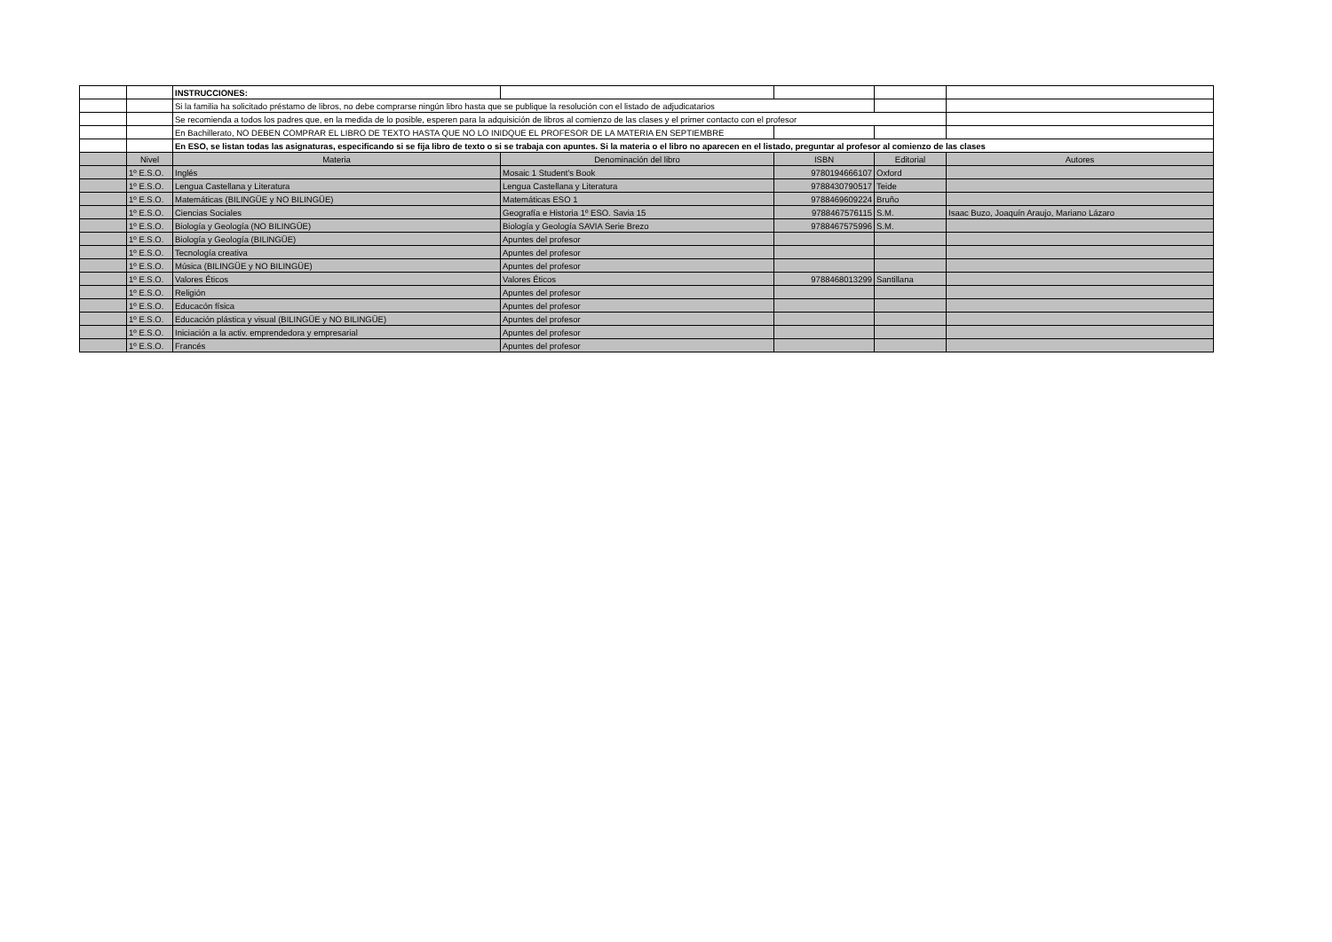| | | INSTRUCCIONES: | | | | |
| | | Si la familia ha solicitado préstamo de libros, no debe comprarse ningún libro hasta que se publique la resolución con el listado de adjudicatarios | | | | |
| | | Se recomienda a todos los padres que, en la medida de lo posible, esperen para la adquisición de libros al comienzo de las clases y el primer contacto con el profesor | | | | |
| | | En Bachillerato, NO DEBEN COMPRAR EL LIBRO DE TEXTO HASTA QUE NO LO INIDQUE EL PROFESOR DE LA MATERIA EN SEPTIEMBRE | | | | |
| | | En ESO, se listan todas las asignaturas, especificando si se fija libro de texto o si se trabaja con apuntes. Si la materia o el libro no aparecen en el listado, preguntar al profesor al comienzo de las clases | | | | |
| | Nivel | Materia | Denominación del libro | ISBN | Editorial | Autores |
| | 1º E.S.O. | Inglés | Mosaic 1 Student's Book | 9780194666107 | Oxford | |
| | 1º E.S.O. | Lengua Castellana y Literatura | Lengua Castellana y Literatura | 9788430790517 | Teide | |
| | 1º E.S.O. | Matemáticas (BILINGÜE y NO BILINGÜE) | Matemáticas ESO 1 | 9788469609224 | Bruño | |
| | 1º E.S.O. | Ciencias Sociales | Geografía e Historia 1º ESO. Savia 15 | 9788467576115 | S.M. | Isaac Buzo, Joaquín Araujo, Mariano Lázaro |
| | 1º E.S.O. | Biología y Geología (NO BILINGÜE) | Biología y Geología SAVIA Serie Brezo | 9788467575996 | S.M. | |
| | 1º E.S.O. | Biología y Geología (BILINGÜE) | Apuntes del profesor | | | |
| | 1º E.S.O. | Tecnología creativa | Apuntes del profesor | | | |
| | 1º E.S.O. | Música (BILINGÜE y NO BILINGÜE) | Apuntes del profesor | | | |
| | 1º E.S.O. | Valores Éticos | Valores Éticos | 9788468013299 | Santillana | |
| | 1º E.S.O. | Religión | Apuntes del profesor | | | |
| | 1º E.S.O. | Educacón física | Apuntes del profesor | | | |
| | 1º E.S.O. | Educación plástica y visual (BILINGÜE y NO BILINGÜE) | Apuntes del profesor | | | |
| | 1º E.S.O. | Iniciación a la activ. emprendedora y empresarial | Apuntes del profesor | | | |
| | 1º E.S.O. | Francés | Apuntes del profesor | | | |